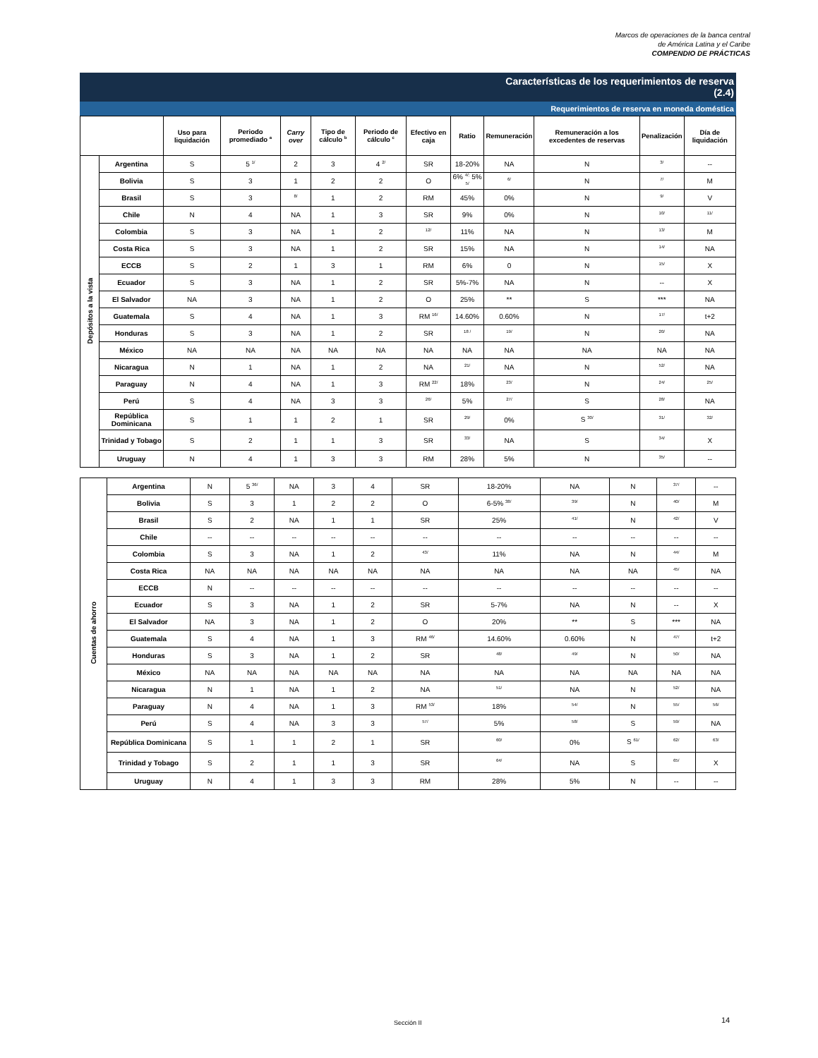Marcos de operaciones de la banca central
de América Latina y el Caribe
COMPENDIO DE PRÁCTICAS
Características de los requerimientos de reserva
(2.4)
Requerimientos de reserva en moneda doméstica
| | | Uso para liquidación | Periodo promediado <sup>a</sup> | Carry over | Tipo de cálculo <sup>b</sup> | Periodo de cálculo <sup>c</sup> | Efectivo en caja | Ratio | Remuneración | Remuneración a los excedentes de reservas | Penalización | Día de liquidación |
| --- | --- | --- | --- | --- | --- | --- | --- | --- | --- | --- | --- | --- |
| Depósitos a la vista | Argentina | S | 5 <sup>1/</sup> | 2 | 3 | 4 <sup>2/</sup> | SR | 18-20% | NA | N | <sup>3/</sup> | -- |
| | Bolivia | S | 3 | 1 | 2 | 2 | O | 6% <sup>4/;</sup> 5% <sup>5/</sup> | <sup>6/</sup> | N | <sup>7/</sup> | M |
| | Brasil | S | 3 | <sup>8/</sup> | 1 | 2 | RM | 45% | 0% | N | <sup>9/</sup> | V |
| | Chile | N | 4 | NA | 1 | 3 | SR | 9% | 0% | N | <sup>10/</sup> | <sup>11/</sup> |
| | Colombia | S | 3 | NA | 1 | 2 | <sup>12/</sup> | 11% | NA | N | <sup>13/</sup> | M |
| | Costa Rica | S | 3 | NA | 1 | 2 | SR | 15% | NA | N | <sup>14/</sup> | NA |
| | ECCB | S | 2 | 1 | 3 | 1 | RM | 6% | 0 | N | <sup>15/</sup> | X |
| | Ecuador | S | 3 | NA | 1 | 2 | SR | 5%-7% | NA | N | -- | X |
| | El Salvador | NA | 3 | NA | 1 | 2 | O | 25% | ** | S | *** | NA |
| | Guatemala | S | 4 | NA | 1 | 3 | RM <sup>16/</sup> | 14.60% | 0.60% | N | <sup>17/</sup> | t+2 |
| | Honduras | S | 3 | NA | 1 | 2 | SR | <sup>18 /</sup> | <sup>19/</sup> | N | <sup>20/</sup> | NA |
| | México | NA | NA | NA | NA | NA | NA | NA | NA | NA | NA | NA |
| | Nicaragua | N | 1 | NA | 1 | 2 | NA | <sup>21/</sup> | NA | N | <sup>52/</sup> | NA |
| | Paraguay | N | 4 | NA | 1 | 3 | RM <sup>22/</sup> | 18% | <sup>23/</sup> | N | <sup>24/</sup> | <sup>25/</sup> |
| | Perú | S | 4 | NA | 3 | 3 | <sup>26/</sup> | 5% | <sup>27/</sup> | S | <sup>28/</sup> | NA |
| | República Dominicana | S | 1 | 1 | 2 | 1 | SR | <sup>29/</sup> | 0% | S <sup>30/</sup> | <sup>31/</sup> | <sup>32/</sup> |
| | Trinidad y Tobago | S | 2 | 1 | 1 | 3 | SR | <sup>33/</sup> | NA | S | <sup>34/</sup> | X |
| | Uruguay | N | 4 | 1 | 3 | 3 | RM | 28% | 5% | N | <sup>35/</sup> | -- |
| Cuentas de ahorro | Argentina | N | 5 <sup>36/</sup> | NA | 3 | 4 | SR | 18-20% | NA | N | <sup>37/</sup> | -- |
| | Bolivia | S | 3 | 1 | 2 | 2 | O | 6-5% <sup>38/</sup> | <sup>39/</sup> | N | <sup>40/</sup> | M |
| | Brasil | S | 2 | NA | 1 | 1 | SR | 25% | <sup>41/</sup> | N | <sup>42/</sup> | V |
| | Chile | -- | -- | -- | -- | -- | -- | -- | -- | -- | -- | -- |
| | Colombia | S | 3 | NA | 1 | 2 | <sup>43/</sup> | 11% | NA | N | <sup>44/</sup> | M |
| | Costa Rica | NA | NA | NA | NA | NA | NA | NA | NA | NA | <sup>45/</sup> | NA |
| | ECCB | N | -- | -- | -- | -- | -- | -- | -- | -- | -- | -- |
| | Ecuador | S | 3 | NA | 1 | 2 | SR | 5-7% | NA | N | -- | X |
| | El Salvador | NA | 3 | NA | 1 | 2 | O | 20% | ** | S | *** | NA |
| | Guatemala | S | 4 | NA | 1 | 3 | RM <sup>46/</sup> | 14.60% | 0.60% | N | <sup>47/</sup> | t+2 |
| | Honduras | S | 3 | NA | 1 | 2 | SR | <sup>48/</sup> | <sup>49/</sup> | N | <sup>50/</sup> | NA |
| | México | NA | NA | NA | NA | NA | NA | NA | NA | NA | NA | NA |
| | Nicaragua | N | 1 | NA | 1 | 2 | NA | <sup>51/</sup> | NA | N | <sup>52/</sup> | NA |
| | Paraguay | N | 4 | NA | 1 | 3 | RM <sup>53/</sup> | 18% | <sup>54/</sup> | N | <sup>55/</sup> | <sup>56/</sup> |
| | Perú | S | 4 | NA | 3 | 3 | <sup>57/</sup> | 5% | <sup>58/</sup> | S | <sup>59/</sup> | NA |
| | República Dominicana | S | 1 | 1 | 2 | 1 | SR | <sup>60/</sup> | 0% | S <sup>61/</sup> | <sup>62/</sup> | <sup>63/</sup> |
| | Trinidad y Tobago | S | 2 | 1 | 1 | 3 | SR | <sup>64/</sup> | NA | S | <sup>65/</sup> | X |
| | Uruguay | N | 4 | 1 | 3 | 3 | RM | 28% | 5% | N | -- | -- |
Sección II 14